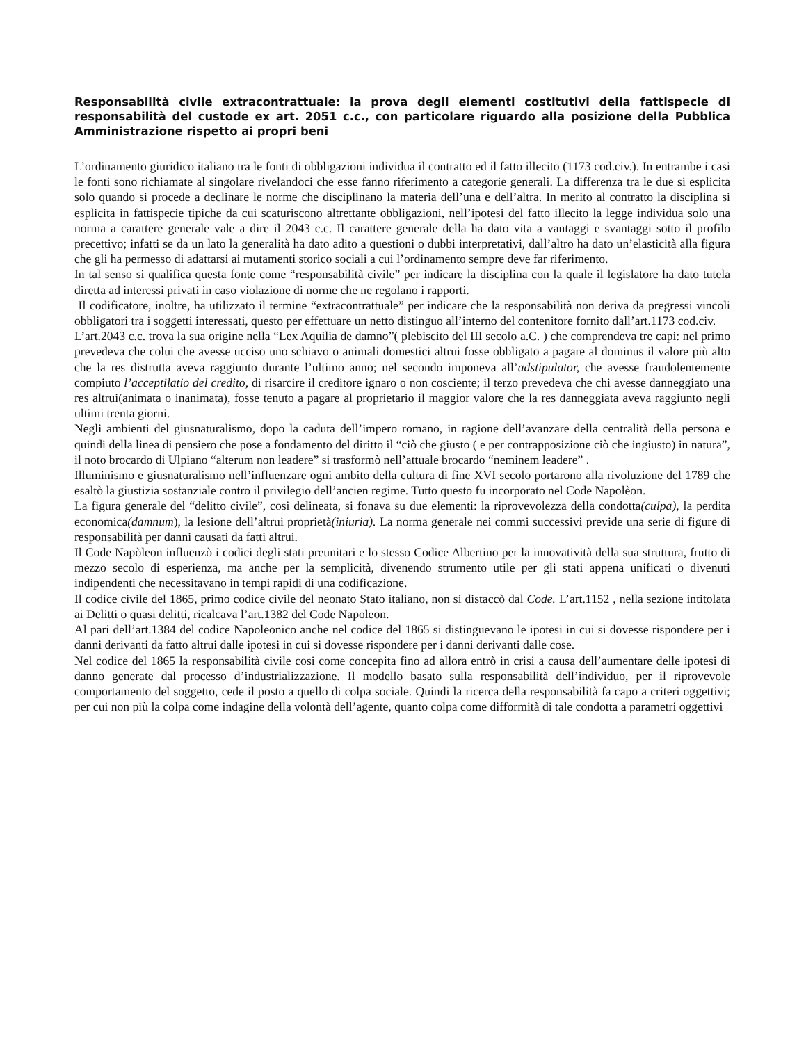Responsabilità civile extracontrattuale: la prova degli elementi costitutivi della fattispecie di responsabilità del custode ex art. 2051 c.c., con particolare riguardo alla posizione della Pubblica Amministrazione rispetto ai propri beni
L’ordinamento giuridico italiano tra le fonti di obbligazioni individua il contratto ed il fatto illecito (1173 cod.civ.). In entrambe i casi le fonti sono richiamate al singolare rivelandoci che esse fanno riferimento a categorie generali. La differenza tra le due si esplicita solo quando si procede a declinare le norme che disciplinano la materia dell’una e dell’altra. In merito al contratto la disciplina si esplicita in fattispecie tipiche da cui scaturiscono altrettante obbligazioni, nell’ipotesi del fatto illecito la legge individua solo una norma a carattere generale vale a dire il 2043 c.c. Il carattere generale della ha dato vita a vantaggi e svantaggi sotto il profilo precettivo; infatti se da un lato la generalità ha dato adito a questioni o dubbi interpretativi, dall’altro ha dato un’elasticità alla figura che gli ha permesso di adattarsi ai mutamenti storico sociali a cui l’ordinamento sempre deve far riferimento.
In tal senso si qualifica questa fonte come “responsabilità civile” per indicare la disciplina con la quale il legislatore ha dato tutela diretta ad interessi privati in caso violazione di norme che ne regolano i rapporti.
Il codificatore, inoltre, ha utilizzato il termine “extracontrattuale” per indicare che la responsabilità non deriva da pregressi vincoli obbligatori tra i soggetti interessati, questo per effettuare un netto distinguo all’interno del contenitore fornito dall’art.1173 cod.civ.
L’art.2043 c.c. trova la sua origine nella “Lex Aquilia de damno”( plebiscito del III secolo a.C. ) che comprendeva tre capi: nel primo prevedeva che colui che avesse ucciso uno schiavo o animali domestici altrui fosse obbligato a pagare al dominus il valore più alto che la res distrutta aveva raggiunto durante l’ultimo anno; nel secondo imponeva all’adstipulator, che avesse fraudolentemente compiuto l’acceptilatio del credito, di risarcire il creditore ignaro o non cosciente; il terzo prevedeva che chi avesse danneggiato una res altrui(animata o inanimata), fosse tenuto a pagare al proprietario il maggior valore che la res danneggiata aveva raggiunto negli ultimi trenta giorni.
Negli ambienti del giusnaturalismo, dopo la caduta dell’impero romano, in ragione dell’avanzare della centralità della persona e quindi della linea di pensiero che pose a fondamento del diritto il “ciò che giusto ( e per contrapposizione ciò che ingiusto) in natura”, il noto brocardo di Ulpiano “alterum non leadere” si trasformò nell’attuale brocardo “neminem leadere” .
Illuminismo e giusnaturalismo nell’influenzare ogni ambito della cultura di fine XVI secolo portarono alla rivoluzione del 1789 che esaltò la giustizia sostanziale contro il privilegio dell’ancien regime. Tutto questo fu incorporato nel Code Napolèon.
La figura generale del “delitto civile”, cosi delineata, si fonava su due elementi: la riprovevolezza della condotta(culpa), la perdita economica(damnum), la lesione dell’altrui proprietà(iniuria). La norma generale nei commi successivi previde una serie di figure di responsabilità per danni causati da fatti altrui.
Il Code Napòleon influenzò i codici degli stati preunitari e lo stesso Codice Albertino per la innovatività della sua struttura, frutto di mezzo secolo di esperienza, ma anche per la semplicità, divenendo strumento utile per gli stati appena unificati o divenuti indipendenti che necessitavano in tempi rapidi di una codificazione.
Il codice civile del 1865, primo codice civile del neonato Stato italiano, non si distaccò dal Code. L’art.1152 , nella sezione intitolata ai Delitti o quasi delitti, ricalcava l’art.1382 del Code Napoleon.
Al pari dell’art.1384 del codice Napoleonico anche nel codice del 1865 si distinguevano le ipotesi in cui si dovesse rispondere per i danni derivanti da fatto altrui dalle ipotesi in cui si dovesse rispondere per i danni derivanti dalle cose.
Nel codice del 1865 la responsabilità civile cosi come concepita fino ad allora entrò in crisi a causa dell’aumentare delle ipotesi di danno generate dal processo d’industrializzazione. Il modello basato sulla responsabilità dell’individuo, per il riprovevole comportamento del soggetto, cede il posto a quello di colpa sociale. Quindi la ricerca della responsabilità fa capo a criteri oggettivi; per cui non più la colpa come indagine della volontà dell’agente, quanto colpa come difformità di tale condotta a parametri oggettivi